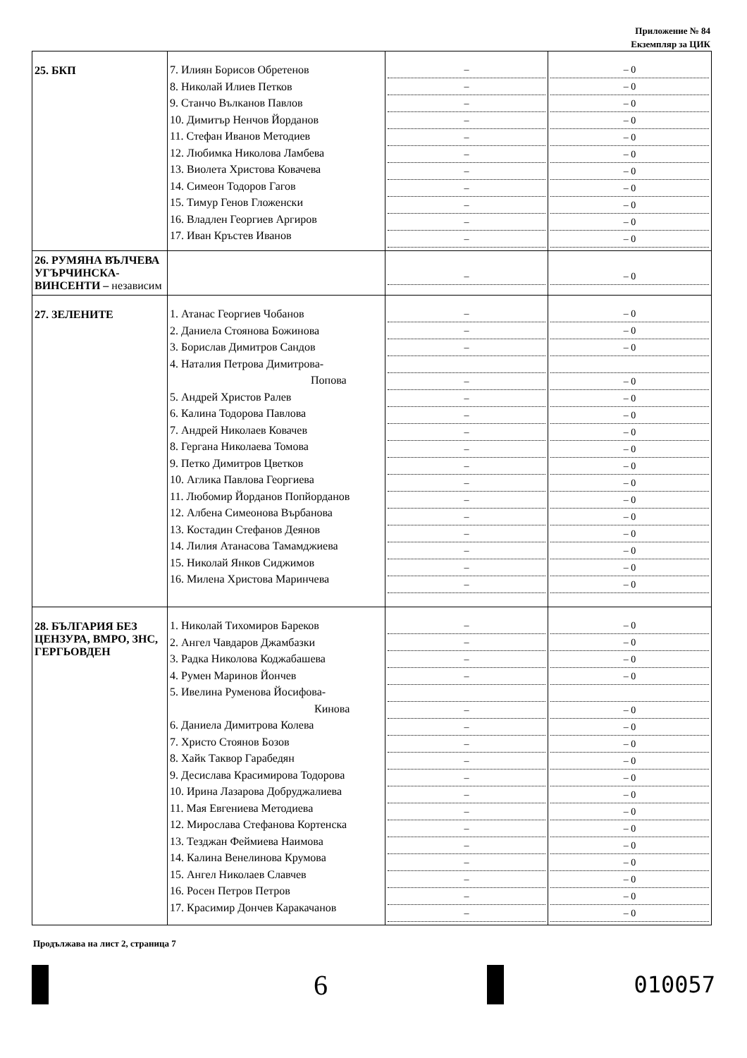Приложение № 84
Екземпляр за ЦИК
| 25. БКП | 7. Илиян Борисов Обретенов 8. Николай Илиев Петков 9. Станчо Вълканов Павлов 10. Димитър Ненчов Йорданов 11. Стефан Иванов Методиев 12. Любимка Николова Ламбева 13. Виолета Христова Ковачева 14. Симеон Тодоров Гагов 15. Тимур Генов Гложенски 16. Владлен Георгиев Аргиров 17. Иван Кръстев Иванов | – – – – – – – – – – – | – 0 – 0 – 0 – 0 – 0 – 0 – 0 – 0 – 0 – 0 – 0 |
| 26. РУМЯНА ВЪЛЧЕВА УГЪРЧИНСКА-ВИНСЕНТИ – независим | | – | – 0 |
| 27. ЗЕЛЕНИТЕ | 1. Атанас Георгиев Чобанов 2. Даниела Стоянова Божинова 3. Борислав Димитров Сандов 4. Наталия Петрова Димитрова- Попова 5. Андрей Христов Ралев 6. Калина Тодорова Павлова 7. Андрей Николаев Ковачев 8. Гергана Николаева Томова 9. Петко Димитров Цветков 10. Аглика Павлова Георгиева 11. Любомир Йорданов Попйорданов 12. Албена Симеонова Върбанова 13. Костадин Стефанов Деянов 14. Лилия Атанасова Тамамджиева 15. Николай Янков Сиджимов 16. Милена Христова Маринчева | – – – – – – – – – – – – – – – – | – 0 – 0 – 0 – 0 – 0 – 0 – 0 – 0 – 0 – 0 – 0 – 0 – 0 – 0 – 0 – 0 |
| 28. БЪЛГАРИЯ БЕЗ ЦЕНЗУРА, ВМРО, ЗНС, ГЕРГЬОВДЕН | 1. Николай Тихомиров Бареков 2. Ангел Чавдаров Джамбазки 3. Радка Николова Коджабашева 4. Румен Маринов Йончев 5. Ивелина Руменова Йосифова- Кинова 6. Даниела Димитрова Колева 7. Христо Стоянов Бозов 8. Хайк Таквор Гарабедян 9. Десислава Красимирова Тодорова 10. Ирина Лазарова Добруджалиева 11. Мая Евгениева Методиева 12. Мирослава Стефанова Кортенска 13. Тезджан Феймиева Наимова 14. Калина Венелинова Крумова 15. Ангел Николаев Славчев 16. Росен Петров Петров 17. Красимир Дончев Каракачанов | – – – – – – – – – – – – – – – – – | – 0 – 0 – 0 – 0 – 0 – 0 – 0 – 0 – 0 – 0 – 0 – 0 – 0 – 0 – 0 – 0 – 0 |
Продължава на лист 2, страница 7
6
010057